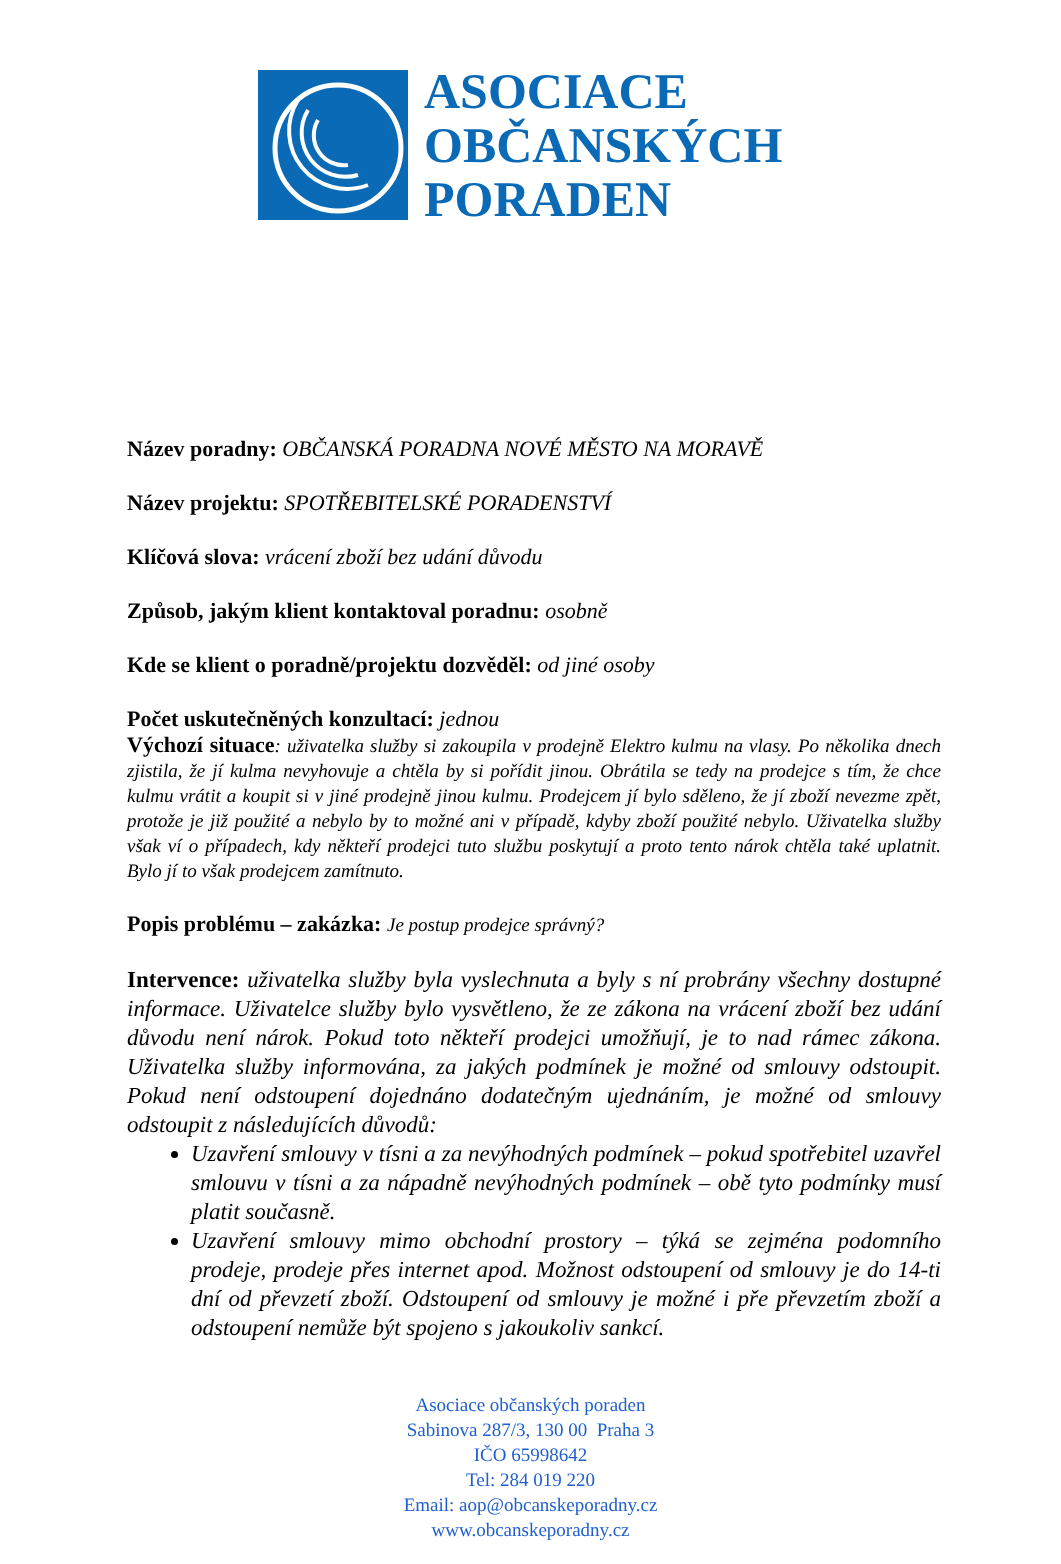ASOCIACE
OBČANSKÝCH
PORADEN
Název poradny: OBČANSKÁ PORADNA NOVÉ MĚSTO NA MORAVĚ
Název projektu: SPOTŘEBITELSKÉ PORADENSTVÍ
Klíčová slova: vrácení zboží bez udání důvodu
Způsob, jakým klient kontaktoval poradnu: osobně
Kde se klient o poradně/projektu dozvěděl: od jiné osoby
Počet uskutečněných konzultací: jednou
Výchozí situace: uživatelka služby si zakoupila v prodejně Elektro kulmu na vlasy. Po několika dnech zjistila, že jí kulma nevyhovuje a chtěla by si pořídit jinou. Obrátila se tedy na prodejce s tím, že chce kulmu vrátit a koupit si v jiné prodejně jinou kulmu. Prodejcem jí bylo sděleno, že jí zboží nevezme zpět, protože je již použité a nebylo by to možné ani v případě, kdyby zboží použité nebylo. Uživatelka služby však ví o případech, kdy někteří prodejci tuto službu poskytují a proto tento nárok chtěla také uplatnit. Bylo jí to však prodejcem zamítnuto.
Popis problému – zakázka: Je postup prodejce správný?
Intervence: uživatelka služby byla vyslechnuta a byly s ní probrány všechny dostupné informace. Uživatelce služby bylo vysvětleno, že ze zákona na vrácení zboží bez udání důvodu není nárok. Pokud toto někteří prodejci umožňují, je to nad rámec zákona. Uživatelka služby informována, za jakých podmínek je možné od smlouvy odstoupit. Pokud není odstoupení dojednáno dodatečným ujednáním, je možné od smlouvy odstoupit z následujících důvodů:
Uzavření smlouvy v tísni a za nevýhodných podmínek – pokud spotřebitel uzavřel smlouvu v tísni a za nápadně nevýhodných podmínek – obě tyto podmínky musí platit současně.
Uzavření smlouvy mimo obchodní prostory – týká se zejména podomního prodeje, prodeje přes internet apod. Možnost odstoupení od smlouvy je do 14-ti dní od převzetí zboží. Odstoupení od smlouvy je možné i pře převzetím zboží a odstoupení nemůže být spojeno s jakoukoliv sankcí.
Asociace občanských poraden
Sabinova 287/3, 130 00 Praha 3
IČO 65998642
Tel: 284 019 220
Email: aop@obcanskeporadny.cz
www.obcanskeporadny.cz